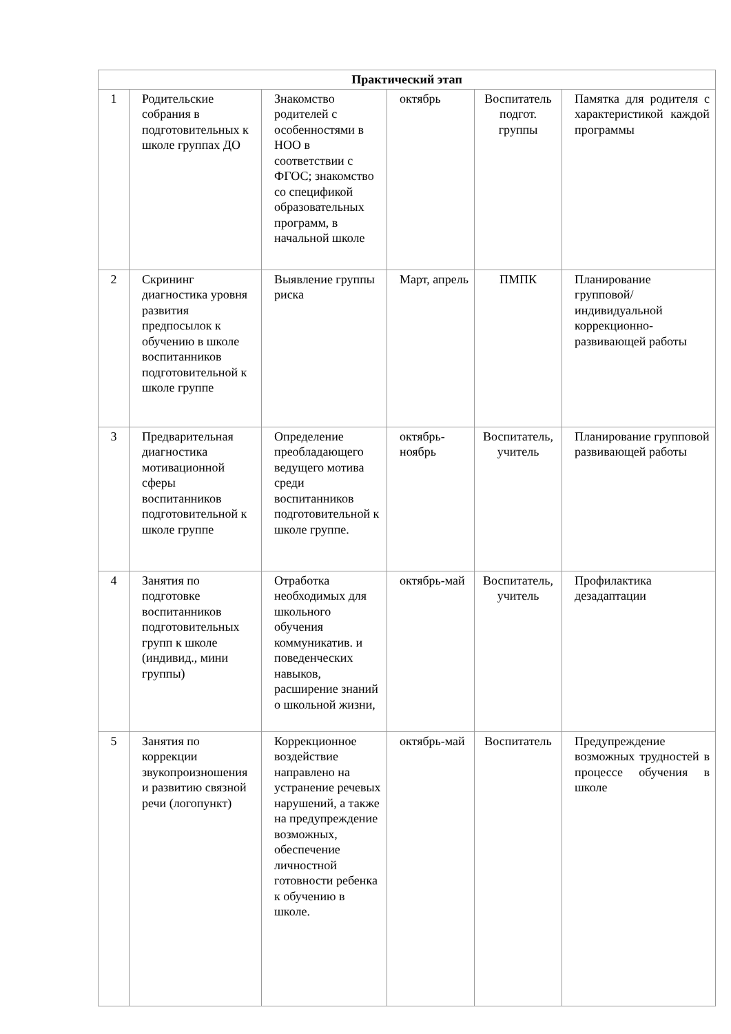| Практический этап | | | | | |
| --- | --- | --- | --- | --- | --- |
| 1 | Родительские собрания в подготовительных к школе группах ДО | Знакомство родителей с особенностями в НОО в соответствии с ФГОС; знакомство со спецификой образовательных программ, в начальной школе | октябрь | Воспитатель подгот. группы | Памятка для родителя с характеристикой каждой программы |
| 2 | Скрининг диагностика уровня развития предпосылок к обучению в школе воспитанников подготовительной к школе группе | Выявление группы риска | Март, апрель | ПМПК | Планирование групповой/индивидуальной коррекционно-развивающей работы |
| 3 | Предварительная диагностика мотивационной сферы воспитанников подготовительной к школе группе | Определение преобладающего ведущего мотива среди воспитанников подготовительной к школе группе. | октябрь-ноябрь | Воспитатель, учитель | Планирование групповой развивающей работы |
| 4 | Занятия по подготовке воспитанников подготовительных групп к школе (индивид., мини группы) | Отработка необходимых для школьного обучения коммуникатив. и поведенческих навыков, расширение знаний о школьной жизни, | октябрь-май | Воспитатель, учитель | Профилактика дезадаптации |
| 5 | Занятия по коррекции звукопроизношения и развитию связной речи (логопункт) | Коррекционное воздействие направлено на устранение речевых нарушений, а также на предупреждение возможных, обеспечение личностной готовности ребенка к обучению в школе. | октябрь-май | Воспитатель | Предупреждение возможных трудностей в процессе обучения в школе |